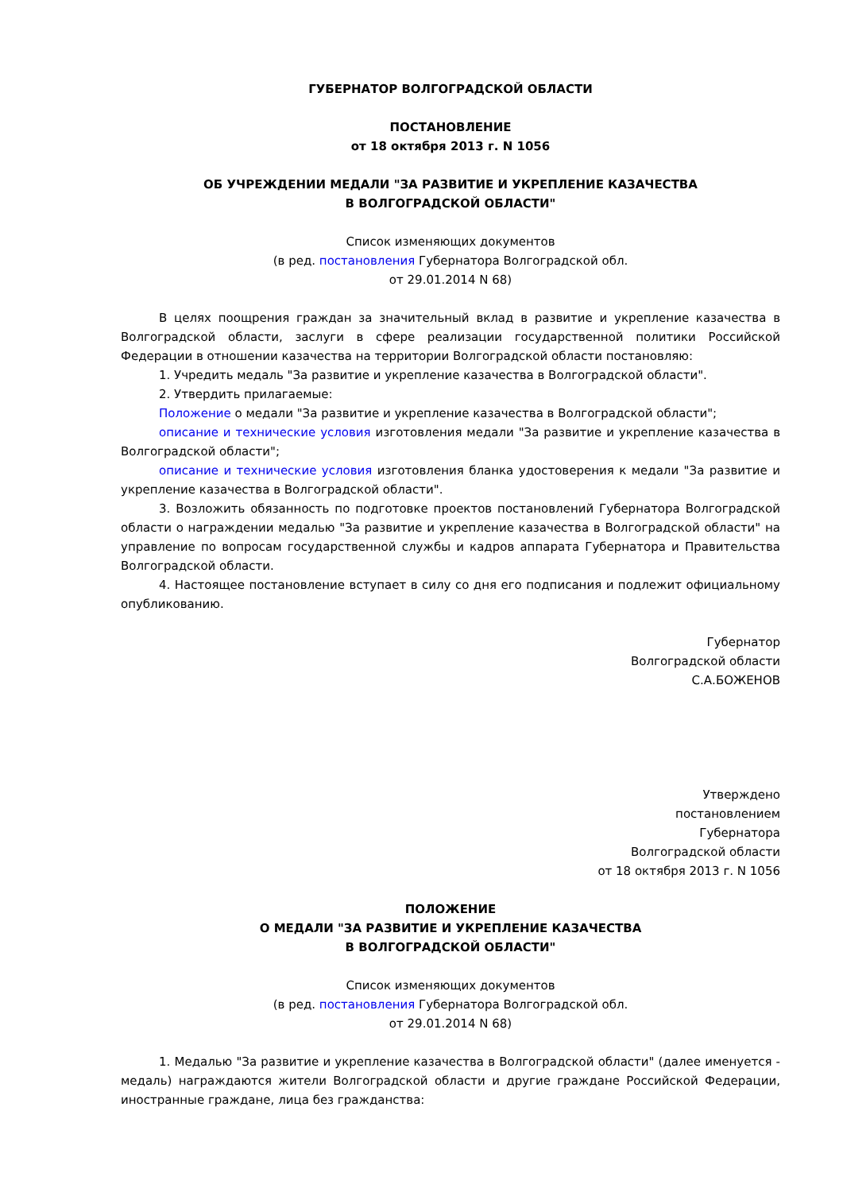ГУБЕРНАТОР ВОЛГОГРАДСКОЙ ОБЛАСТИ
ПОСТАНОВЛЕНИЕ
от 18 октября 2013 г. N 1056
ОБ УЧРЕЖДЕНИИ МЕДАЛИ "ЗА РАЗВИТИЕ И УКРЕПЛЕНИЕ КАЗАЧЕСТВА
В ВОЛГОГРАДСКОЙ ОБЛАСТИ"
Список изменяющих документов
(в ред. постановления Губернатора Волгоградской обл.
от 29.01.2014 N 68)
В целях поощрения граждан за значительный вклад в развитие и укрепление казачества в Волгоградской области, заслуги в сфере реализации государственной политики Российской Федерации в отношении казачества на территории Волгоградской области постановляю:
1. Учредить медаль "За развитие и укрепление казачества в Волгоградской области".
2. Утвердить прилагаемые:
Положение о медали "За развитие и укрепление казачества в Волгоградской области";
описание и технические условия изготовления медали "За развитие и укрепление казачества в Волгоградской области";
описание и технические условия изготовления бланка удостоверения к медали "За развитие и укрепление казачества в Волгоградской области".
3. Возложить обязанность по подготовке проектов постановлений Губернатора Волгоградской области о награждении медалью "За развитие и укрепление казачества в Волгоградской области" на управление по вопросам государственной службы и кадров аппарата Губернатора и Правительства Волгоградской области.
4. Настоящее постановление вступает в силу со дня его подписания и подлежит официальному опубликованию.
Губернатор
Волгоградской области
С.А.БОЖЕНОВ
Утверждено
постановлением
Губернатора
Волгоградской области
от 18 октября 2013 г. N 1056
ПОЛОЖЕНИЕ
О МЕДАЛИ "ЗА РАЗВИТИЕ И УКРЕПЛЕНИЕ КАЗАЧЕСТВА
В ВОЛГОГРАДСКОЙ ОБЛАСТИ"
Список изменяющих документов
(в ред. постановления Губернатора Волгоградской обл.
от 29.01.2014 N 68)
1. Медалью "За развитие и укрепление казачества в Волгоградской области" (далее именуется - медаль) награждаются жители Волгоградской области и другие граждане Российской Федерации, иностранные граждане, лица без гражданства: